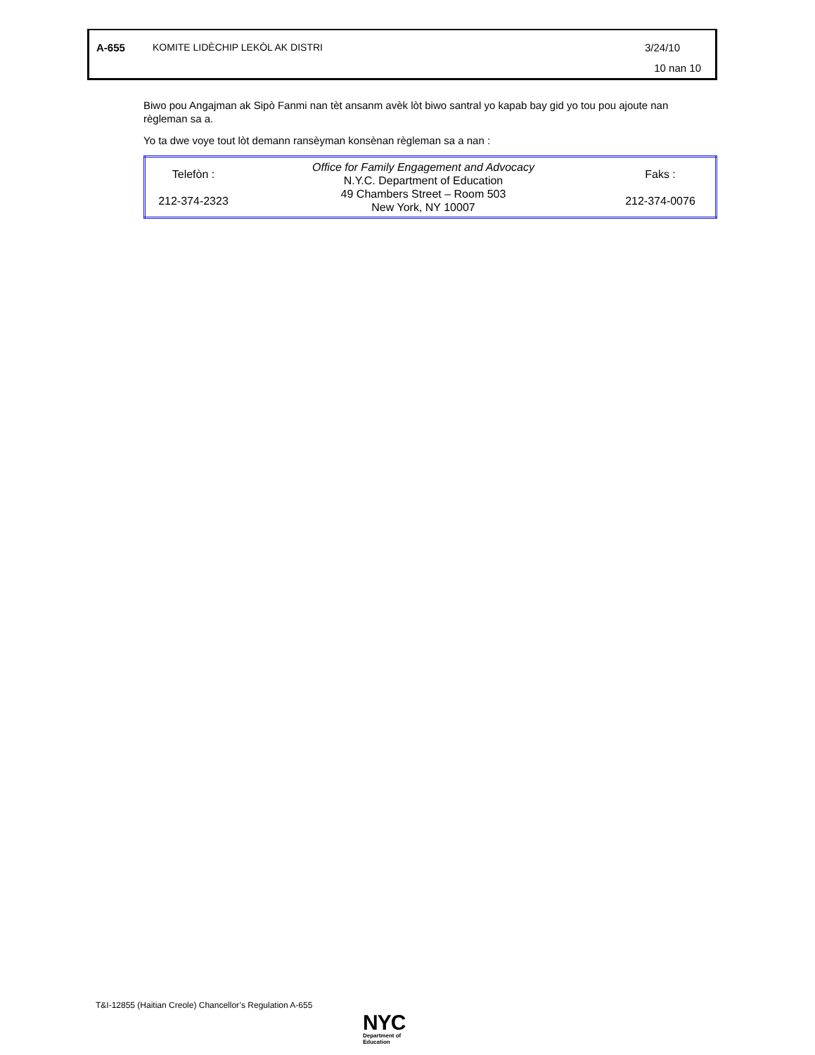A-655 KOMITE LIDÈCHIP LEKÒL AK DISTRI 3/24/10
10 nan 10
Biwo pou Angajman ak Sipò Fanmi nan tèt ansanm avèk lòt biwo santral yo kapab bay gid yo tou pou ajoute nan règleman sa a.
Yo ta dwe voye tout lòt demann ransèyman konsènan règleman sa a nan :
| Telefòn : 212-374-2323 | Office for Family Engagement and Advocacy N.Y.C. Department of Education 49 Chambers Street – Room 503 New York, NY 10007 | Faks : 212-374-0076 |
T&I-12855 (Haitian Creole) Chancellor’s Regulation A-655
NYC
Department of
Education